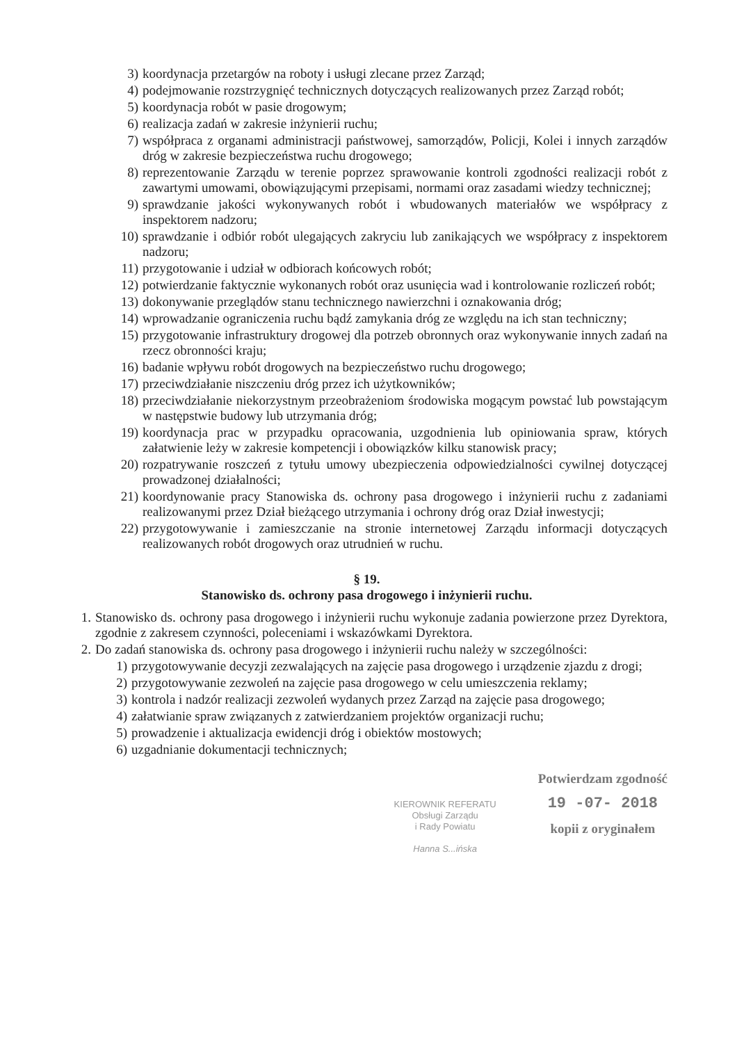3) koordynacja przetargów na roboty i usługi zlecane przez Zarząd;
4) podejmowanie rozstrzygnięć technicznych dotyczących realizowanych przez Zarząd robót;
5) koordynacja robót w pasie drogowym;
6) realizacja zadań w zakresie inżynierii ruchu;
7) współpraca z organami administracji państwowej, samorządów, Policji, Kolei i innych zarządów dróg w zakresie bezpieczeństwa ruchu drogowego;
8) reprezentowanie Zarządu w terenie poprzez sprawowanie kontroli zgodności realizacji robót z zawartymi umowami, obowiązującymi przepisami, normami oraz zasadami wiedzy technicznej;
9) sprawdzanie jakości wykonywanych robót i wbudowanych materiałów we współpracy z inspektorem nadzoru;
10) sprawdzanie i odbiór robót ulegających zakryciu lub zanikających we współpracy z inspektorem nadzoru;
11) przygotowanie i udział w odbiorach końcowych robót;
12) potwierdzanie faktycznie wykonanych robót oraz usunięcia wad i kontrolowanie rozliczeń robót;
13) dokonywanie przeglądów stanu technicznego nawierzchni i oznakowania dróg;
14) wprowadzanie ograniczenia ruchu bądź zamykania dróg ze względu na ich stan techniczny;
15) przygotowanie infrastruktury drogowej dla potrzeb obronnych oraz wykonywanie innych zadań na rzecz obronności kraju;
16) badanie wpływu robót drogowych na bezpieczeństwo ruchu drogowego;
17) przeciwdziałanie niszczeniu dróg przez ich użytkowników;
18) przeciwdziałanie niekorzystnym przeobrażeniom środowiska mogącym powstać lub powstającym w następstwie budowy lub utrzymania dróg;
19) koordynacja prac w przypadku opracowania, uzgodnienia lub opiniowania spraw, których załatwienie leży w zakresie kompetencji i obowiązków kilku stanowisk pracy;
20) rozpatrywanie roszczeń z tytułu umowy ubezpieczenia odpowiedzialności cywilnej dotyczącej prowadzonej działalności;
21) koordynowanie pracy Stanowiska ds. ochrony pasa drogowego i inżynierii ruchu z zadaniami realizowanymi przez Dział bieżącego utrzymania i ochrony dróg oraz Dział inwestycji;
22) przygotowywanie i zamieszczanie na stronie internetowej Zarządu informacji dotyczących realizowanych robót drogowych oraz utrudnień w ruchu.
§ 19.
Stanowisko ds. ochrony pasa drogowego i inżynierii ruchu.
1. Stanowisko ds. ochrony pasa drogowego i inżynierii ruchu wykonuje zadania powierzone przez Dyrektora, zgodnie z zakresem czynności, poleceniami i wskazówkami Dyrektora.
2. Do zadań stanowiska ds. ochrony pasa drogowego i inżynierii ruchu należy w szczególności:
1) przygotowywanie decyzji zezwalających na zajęcie pasa drogowego i urządzenie zjazdu z drogi;
2) przygotowywanie zezwoleń na zajęcie pasa drogowego w celu umieszczenia reklamy;
3) kontrola i nadzór realizacji zezwoleń wydanych przez Zarząd na zajęcie pasa drogowego;
4) załatwianie spraw związanych z zatwierdzaniem projektów organizacji ruchu;
5) prowadzenie i aktualizacja ewidencji dróg i obiektów mostowych;
6) uzgadnianie dokumentacji technicznych;
KIEROWNIK REFERATU
Obsługi Zarządu
i Rady Powiatu
Hanna S...ińska
Potwierdzam zgodność
19 -07- 2018
kopii z oryginałem